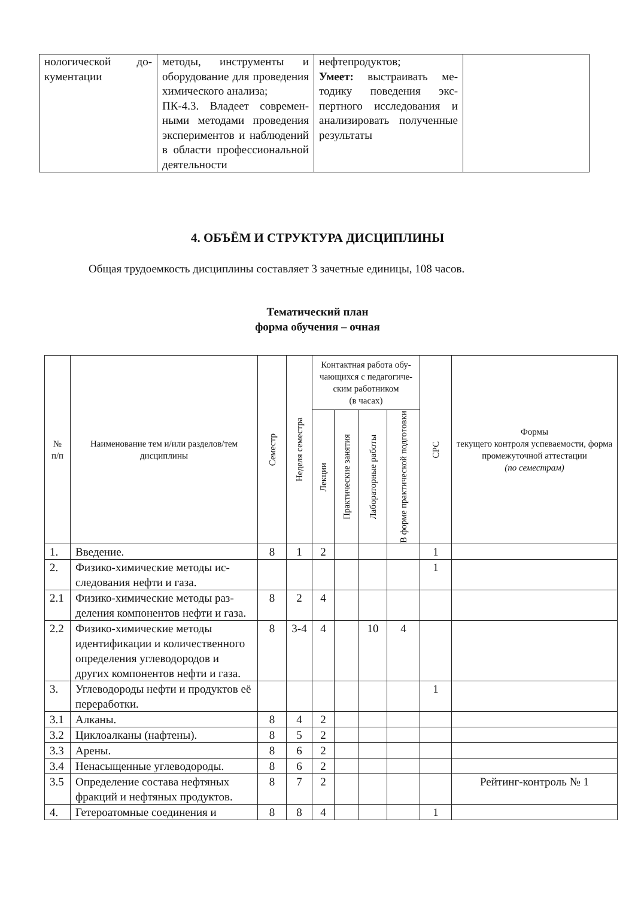| нологической до­кументации | методы, инструменты и оборудование для прове­дения химического ана­лиза; ПК-4.3. Владеет современ­ными методами проведе­ния экспериментов и наблюдений в области профессиональной дея­тельности | нефтепродуктов; Умеет: выстраивать ме­тодику поведения экс­пертного исследования и анализировать получен­ные результаты | |
4. ОБЪЁМ И СТРУКТУРА ДИСЦИПЛИНЫ
Общая трудоемкость дисциплины составляет 3 зачетные единицы, 108 часов.
Тематический план
форма обучения – очная
| № п/п | Наименование тем и/или разделов/тем дисциплины | Семестр | Неделя семестра | Контактная работа обу­чающихся с педагогиче­ским работником (в часах) | | | | СРС | Формы текущего контроля успеваемости, форма промежу­точной аттестации (по семестрам) |
| --- | --- | --- | --- | --- | --- | --- | --- | --- | --- |
| | | | | Лекции | Практические занятия | Лабораторные работы | В форме практической подготовки | | |
| 1. | Введение. | 8 | 1 | 2 | | | | 1 | |
| 2. | Физико-химические методы ис­следования нефти и газа. | | | | | | | 1 | |
| 2.1 | Физико-химические методы раз­деления компонентов нефти и газа. | 8 | 2 | 4 | | | | | |
| 2.2 | Физико-химические методы идентификации и количествен­ного определения углеводородов и других компонентов нефти и газа. | 8 | 3-4 | 4 | | 10 | 4 | | |
| 3. | Углеводороды нефти и продук­тов её переработки. | | | | | | | 1 | |
| 3.1 | Алканы. | 8 | 4 | 2 | | | | | |
| 3.2 | Циклоалканы (нафтены). | 8 | 5 | 2 | | | | | |
| 3.3 | Арены. | 8 | 6 | 2 | | | | | |
| 3.4 | Ненасыщенные углеводороды. | 8 | 6 | 2 | | | | | |
| 3.5 | Определение состава нефтяных фракций и нефтяных продуктов. | 8 | 7 | 2 | | | | | Рейтинг-контроль № 1 |
| 4. | Гетероатомные соединения и | 8 | 8 | 4 | | | | 1 | |